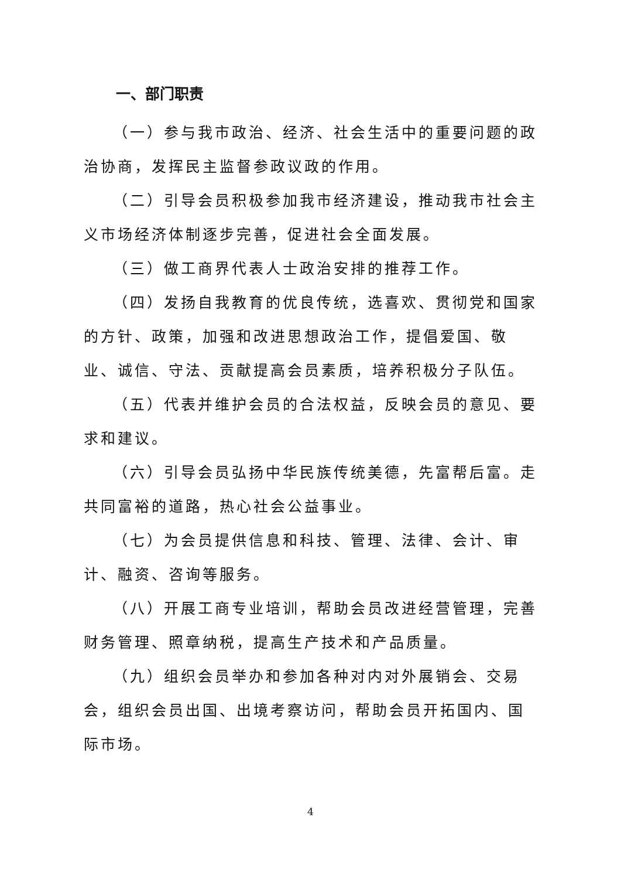一、部门职责
（一）参与我市政治、经济、社会生活中的重要问题的政治协商，发挥民主监督参政议政的作用。
（二）引导会员积极参加我市经济建设，推动我市社会主义市场经济体制逐步完善，促进社会全面发展。
（三）做工商界代表人士政治安排的推荐工作。
（四）发扬自我教育的优良传统，选喜欢、贯彻党和国家的方针、政策，加强和改进思想政治工作，提倡爱国、敬业、诚信、守法、贡献提高会员素质，培养积极分子队伍。
（五）代表并维护会员的合法权益，反映会员的意见、要求和建议。
（六）引导会员弘扬中华民族传统美德，先富帮后富。走共同富裕的道路，热心社会公益事业。
（七）为会员提供信息和科技、管理、法律、会计、审计、融资、咨询等服务。
（八）开展工商专业培训，帮助会员改进经营管理，完善财务管理、照章纳税，提高生产技术和产品质量。
（九）组织会员举办和参加各种对内对外展销会、交易会，组织会员出国、出境考察访问，帮助会员开拓国内、国际市场。
4